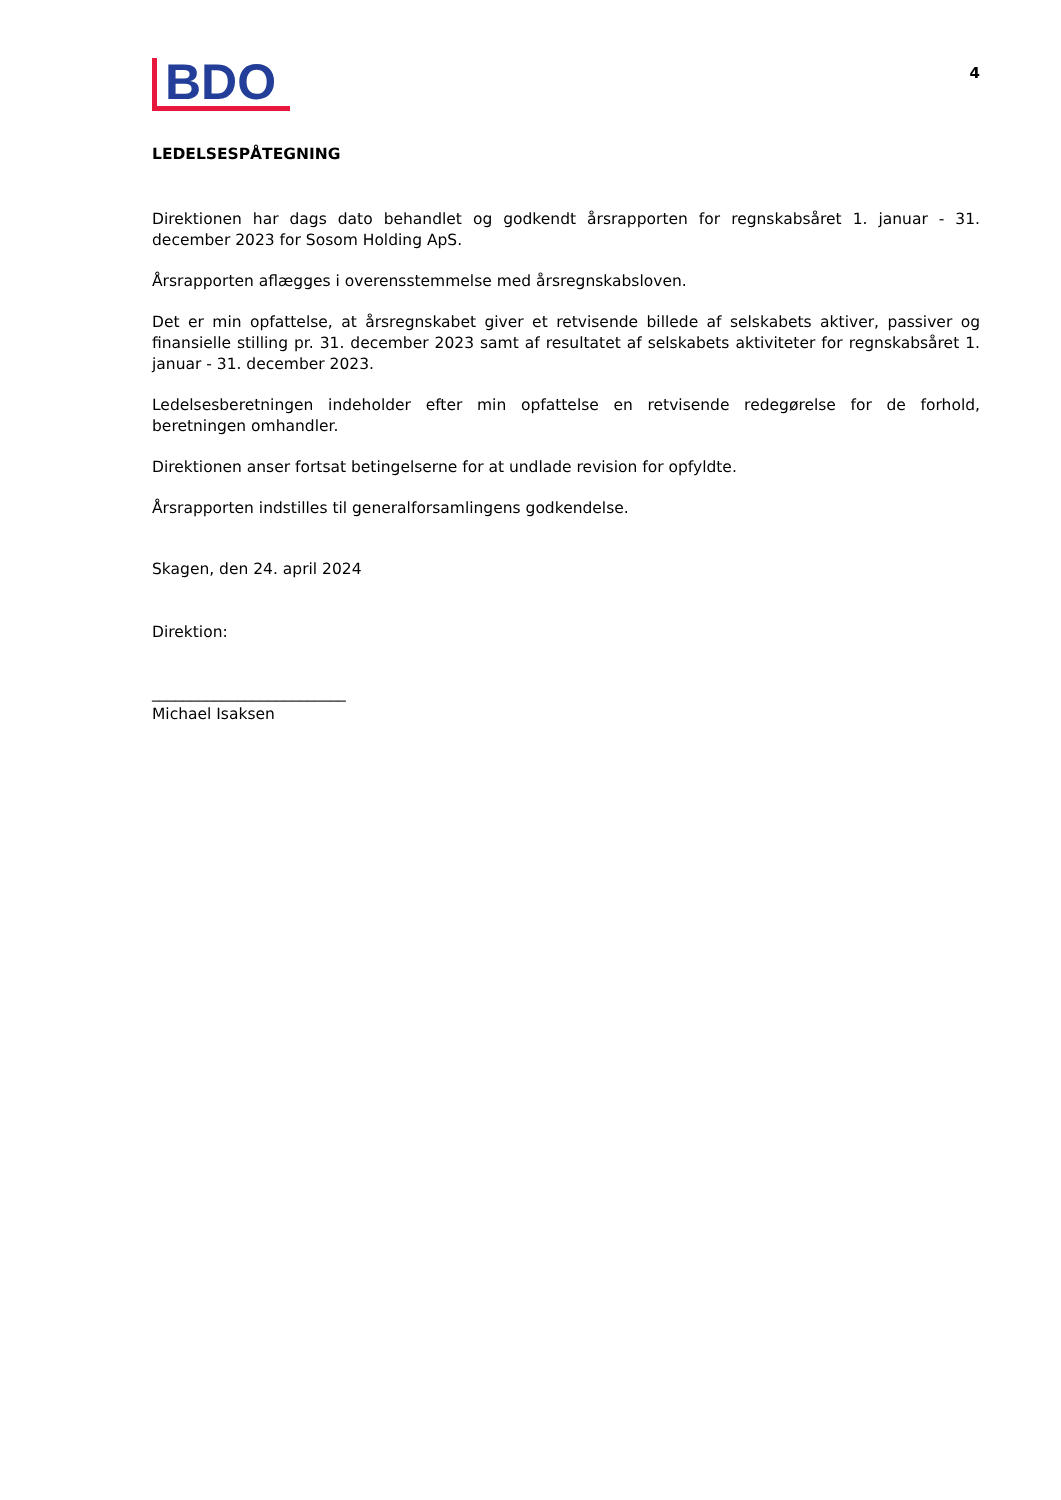BDO
4
LEDELSESPÅTEGNING
Direktionen har dags dato behandlet og godkendt årsrapporten for regnskabsåret 1. januar - 31. december 2023 for Sosom Holding ApS.
Årsrapporten aflægges i overensstemmelse med årsregnskabsloven.
Det er min opfattelse, at årsregnskabet giver et retvisende billede af selskabets aktiver, passiver og finansielle stilling pr. 31. december 2023 samt af resultatet af selskabets aktiviteter for regnskabsåret 1. januar - 31. december 2023.
Ledelsesberetningen indeholder efter min opfattelse en retvisende redegørelse for de forhold, beretningen omhandler.
Direktionen anser fortsat betingelserne for at undlade revision for opfyldte.
Årsrapporten indstilles til generalforsamlingens godkendelse.
Skagen, den 24. april 2024
Direktion:
_________________________
Michael Isaksen